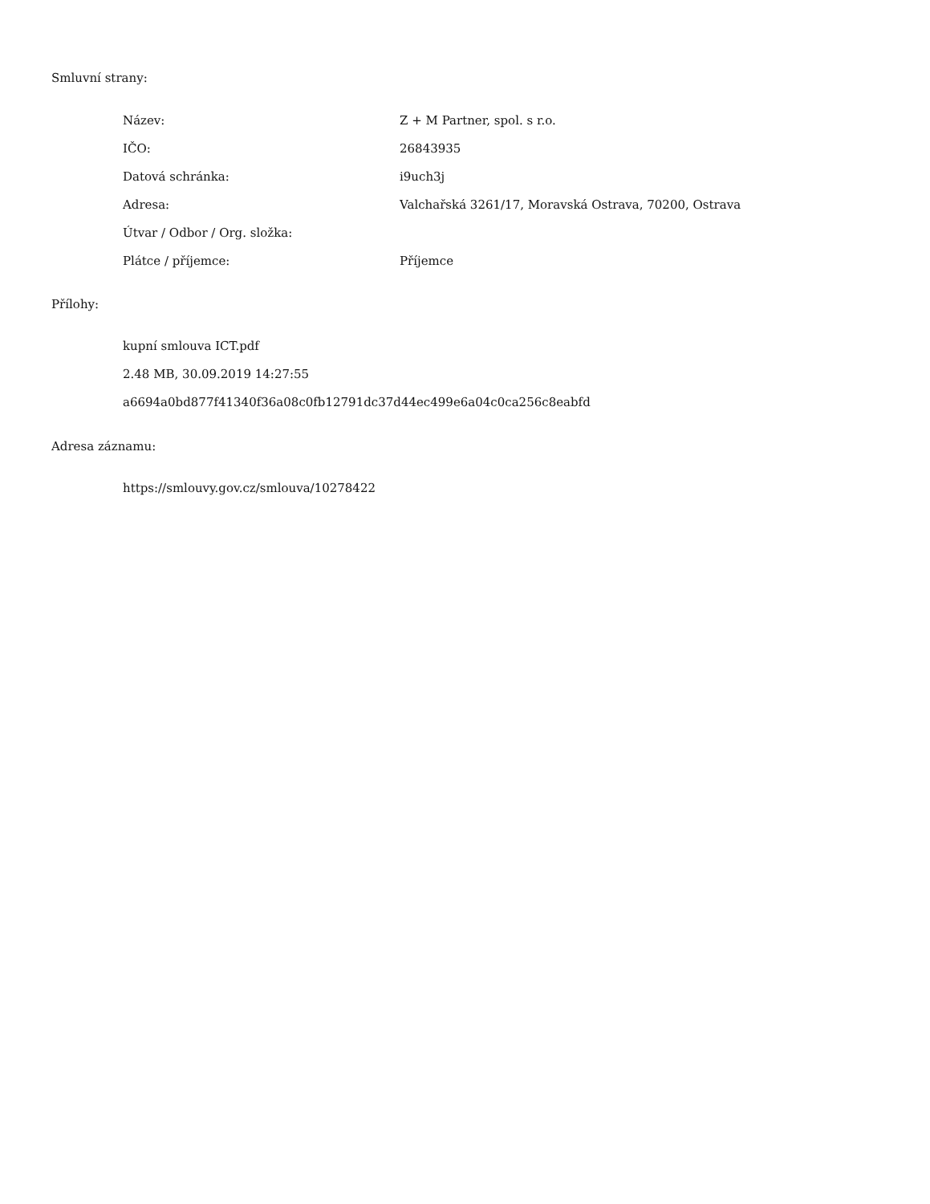Smluvní strany:
| Název: | Z + M Partner, spol. s r.o. |
| IČO: | 26843935 |
| Datová schránka: | i9uch3j |
| Adresa: | Valchařská 3261/17, Moravská Ostrava, 70200, Ostrava |
| Útvar / Odbor / Org. složka: | |
| Plátce / příjemce: | Příjemce |
Přílohy:
kupní smlouva ICT.pdf
2.48 MB, 30.09.2019 14:27:55
a6694a0bd877f41340f36a08c0fb12791dc37d44ec499e6a04c0ca256c8eabfd
Adresa záznamu:
https://smlouvy.gov.cz/smlouva/10278422